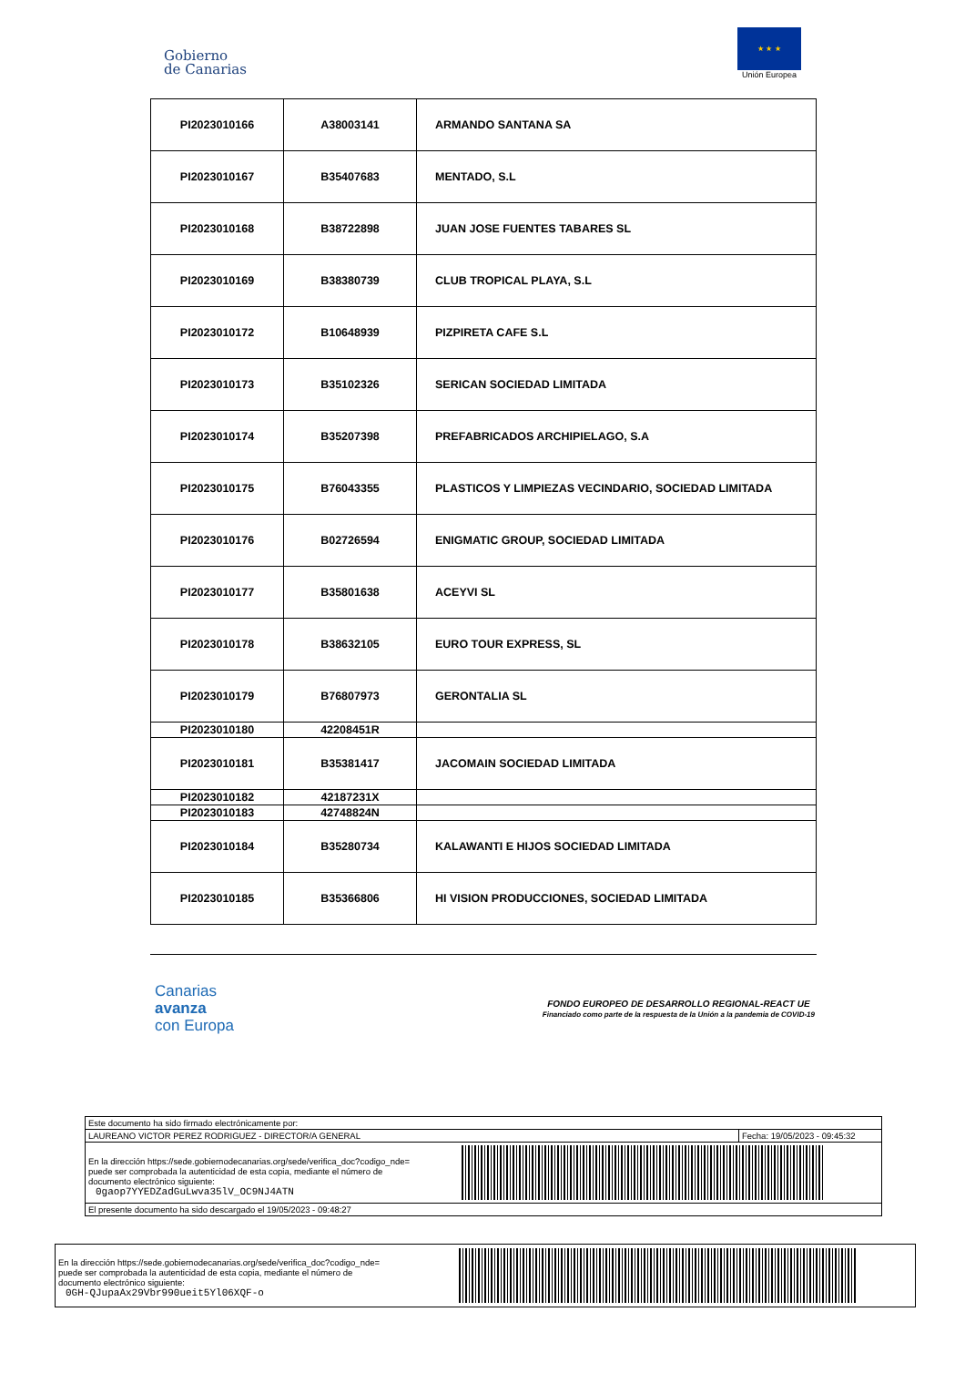Gobierno
de Canarias
★ ★ ★
Unión Europea
| PI2023010166 | A38003141 | ARMANDO SANTANA SA |
| PI2023010167 | B35407683 | MENTADO, S.L |
| PI2023010168 | B38722898 | JUAN JOSE FUENTES TABARES SL |
| PI2023010169 | B38380739 | CLUB TROPICAL PLAYA, S.L |
| PI2023010172 | B10648939 | PIZPIRETA CAFE S.L |
| PI2023010173 | B35102326 | SERICAN SOCIEDAD LIMITADA |
| PI2023010174 | B35207398 | PREFABRICADOS ARCHIPIELAGO, S.A |
| PI2023010175 | B76043355 | PLASTICOS Y LIMPIEZAS VECINDARIO, SOCIEDAD LIMITADA |
| PI2023010176 | B02726594 | ENIGMATIC GROUP, SOCIEDAD LIMITADA |
| PI2023010177 | B35801638 | ACEYVI SL |
| PI2023010178 | B38632105 | EURO TOUR EXPRESS, SL |
| PI2023010179 | B76807973 | GERONTALIA SL |
| PI2023010180 | 42208451R | |
| PI2023010181 | B35381417 | JACOMAIN SOCIEDAD LIMITADA |
| PI2023010182 | 42187231X | |
| PI2023010183 | 42748824N | |
| PI2023010184 | B35280734 | KALAWANTI E HIJOS SOCIEDAD LIMITADA |
| PI2023010185 | B35366806 | HI VISION PRODUCCIONES, SOCIEDAD LIMITADA |
Canarias
avanza
con Europa
FONDO EUROPEO DE DESARROLLO REGIONAL-REACT UE
Financiado como parte de la respuesta de la Unión a la pandemia de COVID-19
Este documento ha sido firmado electrónicamente por:
LAUREANO VICTOR PEREZ RODRIGUEZ - DIRECTOR/A GENERAL Fecha: 19/05/2023 - 09:45:32
En la dirección https://sede.gobiernodecanarias.org/sede/verifica_doc?codigo_nde=
puede ser comprobada la autenticidad de esta copia, mediante el número de
documento electrónico siguiente:
0gaop7YYEDZadGuLwva35lV_OC9NJ4ATN
El presente documento ha sido descargado el 19/05/2023 - 09:48:27
En la dirección https://sede.gobiernodecanarias.org/sede/verifica_doc?codigo_nde=
puede ser comprobada la autenticidad de esta copia, mediante el número de
documento electrónico siguiente:
0GH-QJupaAx29Vbr990ueit5Yl06XQF-o